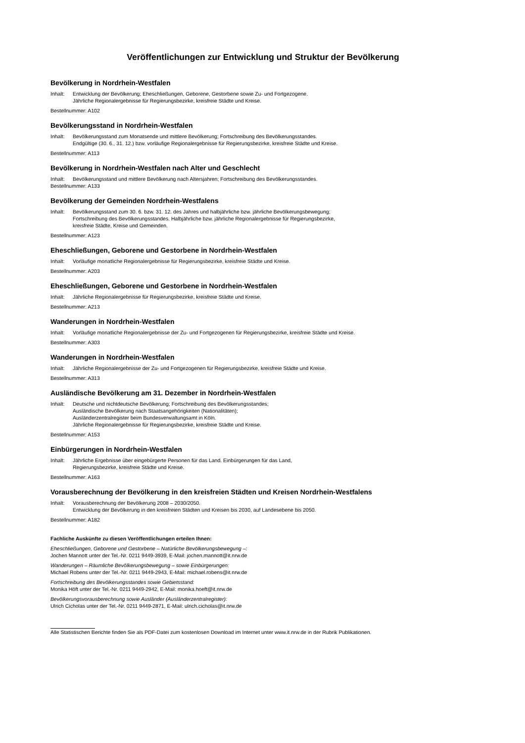Veröffentlichungen zur Entwicklung und Struktur der Bevölkerung
Bevölkerung in Nordrhein-Westfalen
Inhalt: Entwicklung der Bevölkerung; Eheschließungen, Geborene, Gestorbene sowie Zu- und Fortgezogene.
Jährliche Regionalergebnisse für Regierungsbezirke, kreisfreie Städte und Kreise.
Bestellnummer: A102
Bevölkerungsstand in Nordrhein-Westfalen
Inhalt: Bevölkerungsstand zum Monatsende und mittlere Bevölkerung; Fortschreibung des Bevölkerungsstandes.
Endgültige (30. 6., 31. 12.) bzw. vorläufige Regionalergebnisse für Regierungsbezirke, kreisfreie Städte und Kreise.
Bestellnummer: A113
Bevölkerung in Nordrhein-Westfalen nach Alter und Geschlecht
Inhalt: Bevölkerungsstand und mittlere Bevölkerung nach Altersjahren; Fortschreibung des Bevölkerungsstandes.
Bestellnummer: A133
Bevölkerung der Gemeinden Nordrhein-Westfalens
Inhalt: Bevölkerungsstand zum 30. 6. bzw. 31. 12. des Jahres und halbjährliche bzw. jährliche Bevölkerungsbewegung;
Fortschreibung des Bevölkerungsstandes. Halbjährliche bzw. jährliche Regionalergebnisse für Regierungsbezirke,
kreisfreie Städte, Kreise und Gemeinden.
Bestellnummer: A123
Eheschließungen, Geborene und Gestorbene in Nordrhein-Westfalen
Inhalt: Vorläufige monatliche Regionalergebnisse für Regierungsbezirke, kreisfreie Städte und Kreise.
Bestellnummer: A203
Eheschließungen, Geborene und Gestorbene in Nordrhein-Westfalen
Inhalt: Jährliche Regionalergebnisse für Regierungsbezirke, kreisfreie Städte und Kreise.
Bestellnummer: A213
Wanderungen in Nordrhein-Westfalen
Inhalt: Vorläufige monatliche Regionalergebnisse der Zu- und Fortgezogenen für Regierungsbezirke, kreisfreie Städte und Kreise.
Bestellnummer: A303
Wanderungen in Nordrhein-Westfalen
Inhalt: Jährliche Regionalergebnisse der Zu- und Fortgezogenen für Regierungsbezirke, kreisfreie Städte und Kreise.
Bestellnummer: A313
Ausländische Bevölkerung am 31. Dezember in Nordrhein-Westfalen
Inhalt: Deutsche und nichtdeutsche Bevölkerung; Fortschreibung des Bevölkerungsstandes;
Ausländische Bevölkerung nach Staatsangehörigkeiten (Nationalitäten);
Ausländerzentralregister beim Bundesverwaltungsamt in Köln.
Jährliche Regionalergebnisse für Regierungsbezirke, kreisfreie Städte und Kreise.
Bestellnummer: A153
Einbürgerungen in Nordrhein-Westfalen
Inhalt: Jährliche Ergebnisse über eingebürgerte Personen für das Land. Einbürgerungen für das Land,
Regierungsbezirke, kreisfreie Städte und Kreise.
Bestellnummer: A163
Vorausberechnung der Bevölkerung in den kreisfreien Städten und Kreisen Nordrhein-Westfalens
Inhalt: Vorausberechnung der Bevölkerung 2008 – 2030/2050.
Entwicklung der Bevölkerung in den kreisfreien Städten und Kreisen bis 2030, auf Landesebene bis 2050.
Bestellnummer: A182
Fachliche Auskünfte zu diesen Veröffentlichungen erteilen Ihnen:
Eheschließungen, Geborene und Gestorbene – Natürliche Bevölkerungsbewegung –:
Jochen Mannott unter der Tel.-Nr. 0211 9449-3939, E-Mail: jochen.mannott@it.nrw.de
Wanderungen – Räumliche Bevölkerungsbewegung – sowie Einbürgerungen:
Michael Robens unter der Tel.-Nr. 0211 9449-2943, E-Mail: michael.robens@it.nrw.de
Fortschreibung des Bevölkerungsstandes sowie Gebietsstand:
Monika Höft unter der Tel.-Nr. 0211 9449-2942, E-Mail: monika.hoeft@it.nrw.de
Bevölkerungsvorausberechnung sowie Ausländer (Ausländerzentralregister):
Ulrich Cicholas unter der Tel.-Nr. 0211 9449-2871, E-Mail: ulrich.cicholas@it.nrw.de
Alle Statistischen Berichte finden Sie als PDF-Datei zum kostenlosen Download im Internet unter www.it.nrw.de in der Rubrik Publikationen.